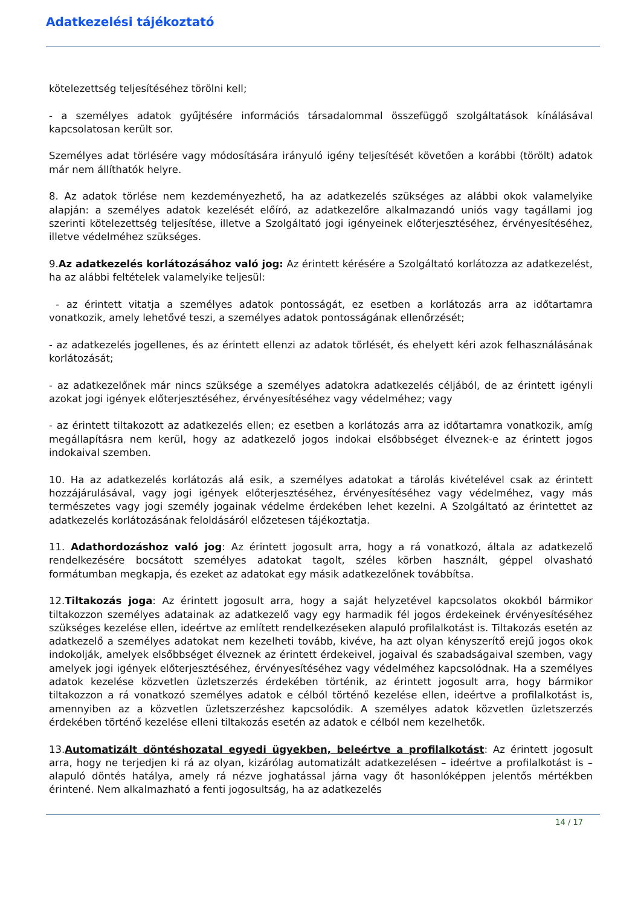Adatkezelési tájékoztató
kötelezettség teljesítéséhez törölni kell;
- a személyes adatok gyűjtésére információs társadalommal összefüggő szolgáltatások kínálásával kapcsolatosan került sor.
Személyes adat törlésére vagy módosítására irányuló igény teljesítését követően a korábbi (törölt) adatok már nem állíthatók helyre.
8. Az adatok törlése nem kezdeményezhető, ha az adatkezelés szükséges az alábbi okok valamelyike alapján: a személyes adatok kezelését előíró, az adatkezelőre alkalmazandó uniós vagy tagállami jog szerinti kötelezettség teljesítése, illetve a Szolgáltató jogi igényeinek előterjesztéséhez, érvényesítéséhez, illetve védelméhez szükséges.
9.Az adatkezelés korlátozásához való jog: Az érintett kérésére a Szolgáltató korlátozza az adatkezelést, ha az alábbi feltételek valamelyike teljesül:
- az érintett vitatja a személyes adatok pontosságát, ez esetben a korlátozás arra az időtartamra vonatkozik, amely lehetővé teszi, a személyes adatok pontosságának ellenőrzését;
- az adatkezelés jogellenes, és az érintett ellenzi az adatok törlését, és ehelyett kéri azok felhasználásának korlátozását;
- az adatkezelőnek már nincs szüksége a személyes adatokra adatkezelés céljából, de az érintett igényli azokat jogi igények előterjesztéséhez, érvényesítéséhez vagy védelméhez; vagy
- az érintett tiltakozott az adatkezelés ellen; ez esetben a korlátozás arra az időtartamra vonatkozik, amíg megállapításra nem kerül, hogy az adatkezelő jogos indokai elsőbbséget élveznek-e az érintett jogos indokaival szemben.
10. Ha az adatkezelés korlátozás alá esik, a személyes adatokat a tárolás kivételével csak az érintett hozzájárulásával, vagy jogi igények előterjesztéséhez, érvényesítéséhez vagy védelméhez, vagy más természetes vagy jogi személy jogainak védelme érdekében lehet kezelni. A Szolgáltató az érintettet az adatkezelés korlátozásának feloldásáról előzetesen tájékoztatja.
11. Adathordozáshoz való jog: Az érintett jogosult arra, hogy a rá vonatkozó, általa az adatkezelő rendelkezésére bocsátott személyes adatokat tagolt, széles körben használt, géppel olvasható formátumban megkapja, és ezeket az adatokat egy másik adatkezelőnek továbbítsa.
12.Tiltakozás joga: Az érintett jogosult arra, hogy a saját helyzetével kapcsolatos okokból bármikor tiltakozzon személyes adatainak az adatkezelő vagy egy harmadik fél jogos érdekeinek érvényesítéséhez szükséges kezelése ellen, ideértve az említett rendelkezéseken alapuló profilalkotást is. Tiltakozás esetén az adatkezelő a személyes adatokat nem kezelheti tovább, kivéve, ha azt olyan kényszerítő erejű jogos okok indokolják, amelyek elsőbbséget élveznek az érintett érdekeivel, jogaival és szabadságaival szemben, vagy amelyek jogi igények előterjesztéséhez, érvényesítéséhez vagy védelméhez kapcsolódnak. Ha a személyes adatok kezelése közvetlen üzletszerzés érdekében történik, az érintett jogosult arra, hogy bármikor tiltakozzon a rá vonatkozó személyes adatok e célból történő kezelése ellen, ideértve a profilalkotást is, amennyiben az a közvetlen üzletszerzéshez kapcsolódik. A személyes adatok közvetlen üzletszerzés érdekében történő kezelése elleni tiltakozás esetén az adatok e célból nem kezelhetők.
13.Automatizált döntéshozatal egyedi ügyekben, beleértve a profilalkotást: Az érintett jogosult arra, hogy ne terjedjen ki rá az olyan, kizárólag automatizált adatkezelésen – ideértve a profilalkotást is – alapuló döntés hatálya, amely rá nézve joghatással járna vagy őt hasonlóképpen jelentős mértékben érintené. Nem alkalmazható a fenti jogosultság, ha az adatkezelés
14 / 17